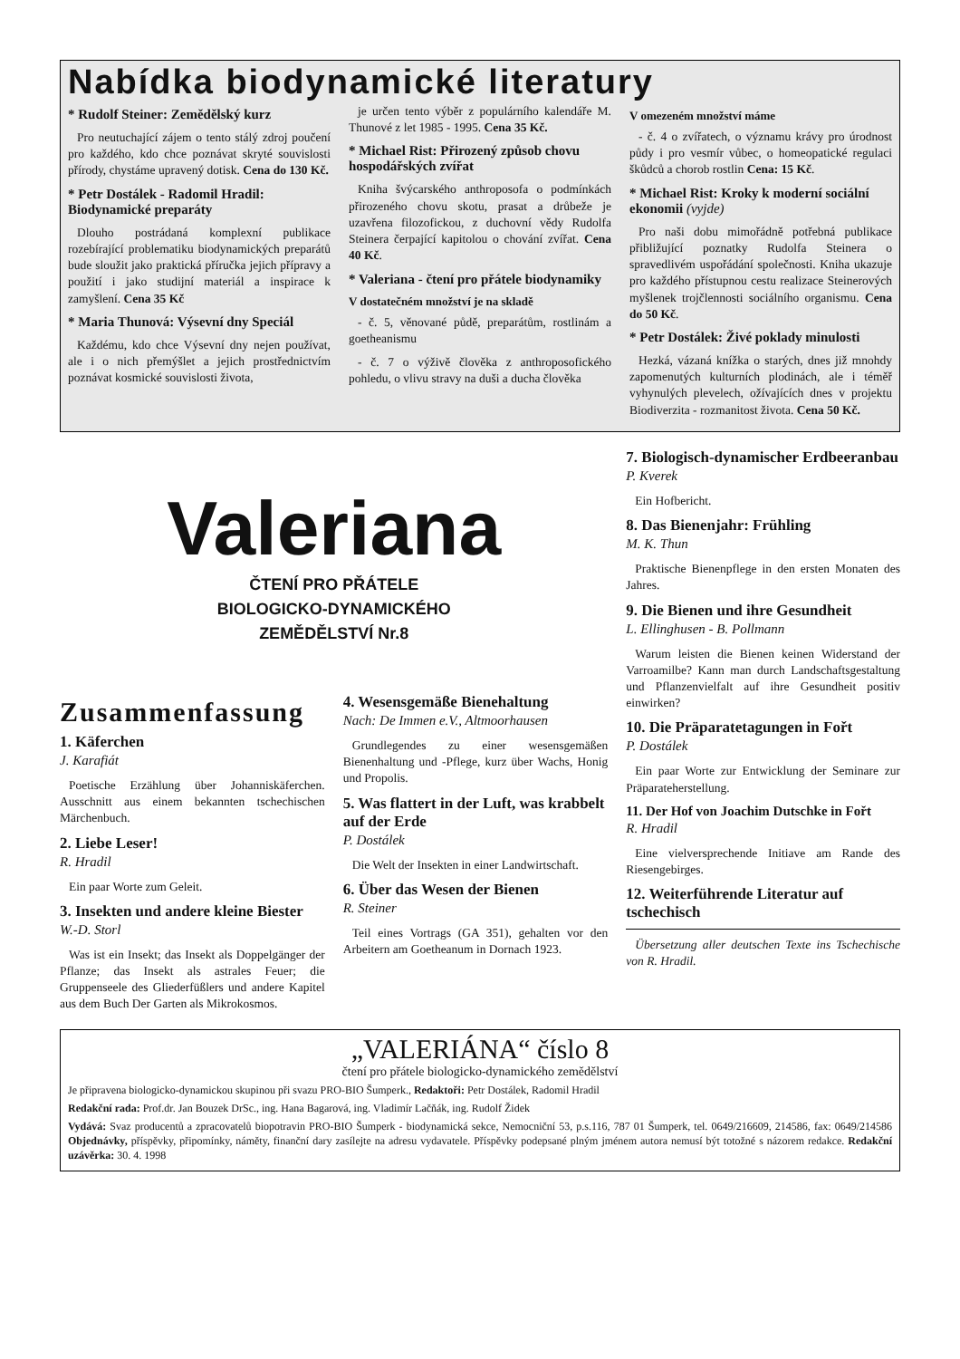Nabídka biodynamické literatury
* Rudolf Steiner: Zemědělský kurz
Pro neutuchající zájem o tento stálý zdroj poučení pro každého, kdo chce poznávat skryté souvislosti přírody, chystáme upravený dotisk. Cena do 130 Kč.
* Petr Dostálek - Radomil Hradil: Biodynamické preparáty
Dlouho postrádaná komplexní publikace rozebírající problematiku biodynamických preparátů bude sloužit jako praktická příručka jejich přípravy a použití i jako studijní materiál a inspirace k zamyšlení. Cena 35 Kč
* Maria Thunová: Výsevní dny Speciál
Každému, kdo chce Výsevní dny nejen používat, ale i o nich přemýšlet a jejich prostřednictvím poznávat kosmické souvislosti života,
je určen tento výběr z populárního kalendáře M. Thunové z let 1985 - 1995. Cena 35 Kč.
* Michael Rist: Přirozený způsob chovu hospodářských zvířat
Kniha švýcarského anthroposofa o podmínkách přirozeného chovu skotu, prasat a drůbeže je uzavřena filozofickou, z duchovní vědy Rudolfa Steinera čerpající kapitolou o chování zvířat. Cena 40 Kč.
* Valeriana - čtení pro přátele biodynamiky
V dostatečném množství je na skladě
- č. 5, věnované půdě, preparátům, rostlinám a goetheanismu
- č. 7 o výživě člověka z anthroposofického pohledu, o vlivu stravy na duši a ducha člověka
V omezeném množství máme
- č. 4 o zvířatech, o významu krávy pro úrodnost půdy i pro vesmír vůbec, o homeopatické regulaci škůdců a chorob rostlin Cena: 15 Kč.
* Michael Rist: Kroky k moderní sociální ekonomii (vyjde)
Pro naši dobu mimořádně potřebná publikace přibližující poznatky Rudolfa Steinera o spravedlivém uspořádání společnosti. Kniha ukazuje pro každého přístupnou cestu realizace Steinerových myšlenek trojčlennosti sociálního organismu. Cena do 50 Kč.
* Petr Dostálek: Živé poklady minulosti
Hezká, vázaná knížka o starých, dnes již mnohdy zapomenutých kulturních plodinách, ale i téměř vyhynulých plevelech, ožívajících dnes v projektu Biodiverzita - rozmanitost života. Cena 50 Kč.
Valeriana
ČTENÍ PRO PŘÁTELE
BIOLOGICKO-DYNAMICKÉHO
ZEMĚDĚLSTVÍ Nr.8
Zusammenfassung
1. Käferchen
J. Karafiát
Poetische Erzählung über Johanniskäferchen. Ausschnitt aus einem bekannten tschechischen Märchenbuch.
2. Liebe Leser!
R. Hradil
Ein paar Worte zum Geleit.
3. Insekten und andere kleine Biester
W.-D. Storl
Was ist ein Insekt; das Insekt als Doppelgänger der Pflanze; das Insekt als astrales Feuer; die Gruppenseele des Gliederfüßlers und andere Kapitel aus dem Buch Der Garten als Mikrokosmos.
4. Wesensgemäße Bienehaltung
Nach: De Immen e.V., Altmoorhausen
Grundlegendes zu einer wesensgemäßen Bienenhaltung und -Pflege, kurz über Wachs, Honig und Propolis.
5. Was flattert in der Luft, was krabbelt auf der Erde
P. Dostálek
Die Welt der Insekten in einer Landwirtschaft.
6. Über das Wesen der Bienen
R. Steiner
Teil eines Vortrags (GA 351), gehalten vor den Arbeitern am Goetheanum in Dornach 1923.
7. Biologisch-dynamischer Erdbeeranbau
P. Kverek
Ein Hofbericht.
8. Das Bienenjahr: Frühling
M. K. Thun
Praktische Bienenpflege in den ersten Monaten des Jahres.
9. Die Bienen und ihre Gesundheit
L. Ellinghusen - B. Pollmann
Warum leisten die Bienen keinen Widerstand der Varroamilbe? Kann man durch Landschaftsgestaltung und Pflanzenvielfalt auf ihre Gesundheit positiv einwirken?
10. Die Präparatetagungen in Fořt
P. Dostálek
Ein paar Worte zur Entwicklung der Seminare zur Präparateherstellung.
11. Der Hof von Joachim Dutschke in Fořt
R. Hradil
Eine vielversprechende Initiave am Rande des Riesengebirges.
12. Weiterführende Literatur auf tschechisch
Übersetzung aller deutschen Texte ins Tschechische von R. Hradil.
„VALERIÁNA“ číslo 8
čtení pro přátele biologicko-dynamického zemědělství
Je připravena biologicko-dynamickou skupinou při svazu PRO-BIO Šumperk., Redaktoři: Petr Dostálek, Radomil Hradil
Redakční rada: Prof.dr. Jan Bouzek DrSc., ing. Hana Bagarová, ing. Vladimír Lačňák, ing. Rudolf Židek
Vydává: Svaz producentů a zpracovatelů biopotravin PRO-BIO Šumperk - biodynamická sekce, Nemocniční 53, p.s.116, 787 01 Šumperk, tel. 0649/216609, 214586, fax: 0649/214586 Objednávky, příspěvky, připomínky, náměty, finanční dary zasílejte na adresu vydavatele. Příspěvky podepsané plným jménem autora nemusí být totožné s názorem redakce. Redakční uzávěrka: 30. 4. 1998